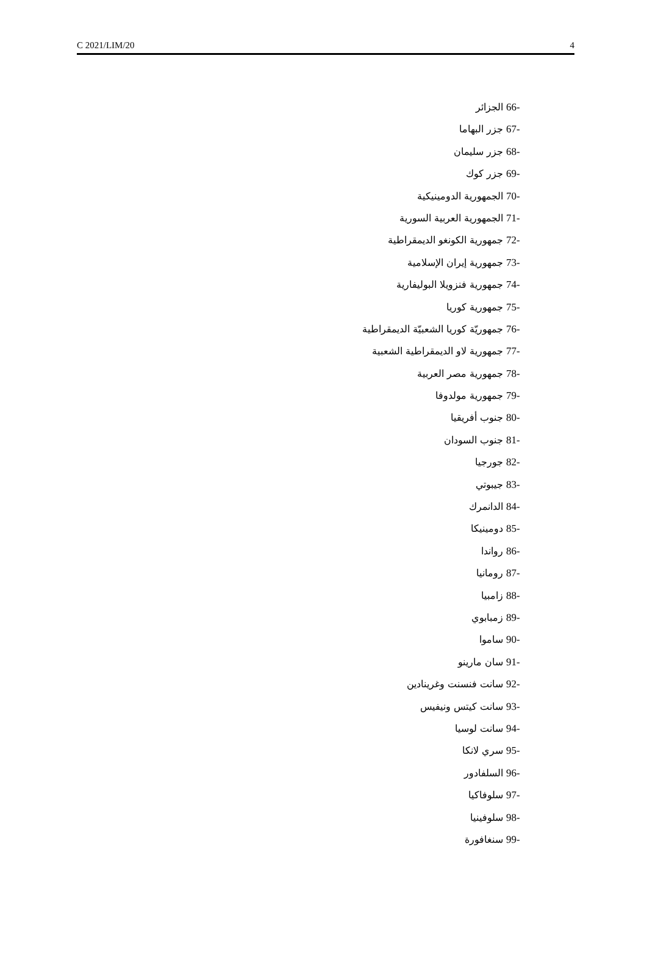C 2021/LIM/20 4
66- الجزائر
67- جزر البهاما
68- جزر سليمان
69- جزر كوك
70- الجمهورية الدومينيكية
71- الجمهورية العربية السورية
72- جمهورية الكونغو الديمقراطية
73- جمهورية إيران الإسلامية
74- جمهورية فنزويلا البوليفارية
75- جمهورية كوريا
76- جمهوريّة كوريا الشعبيّة الديمقراطية
77- جمهورية لاو الديمقراطية الشعبية
78- جمهورية مصر العربية
79- جمهورية مولدوفا
80- جنوب أفريقيا
81- جنوب السودان
82- جورجيا
83- جيبوتي
84- الدانمرك
85- دومينيكا
86- رواندا
87- رومانيا
88- زامبيا
89- زمبابوي
90- ساموا
91- سان مارينو
92- سانت فنسنت وغرينادين
93- سانت كيتس ونيفيس
94- سانت لوسيا
95- سري لانكا
96- السلفادور
97- سلوفاكيا
98- سلوفينيا
99- سنغافورة